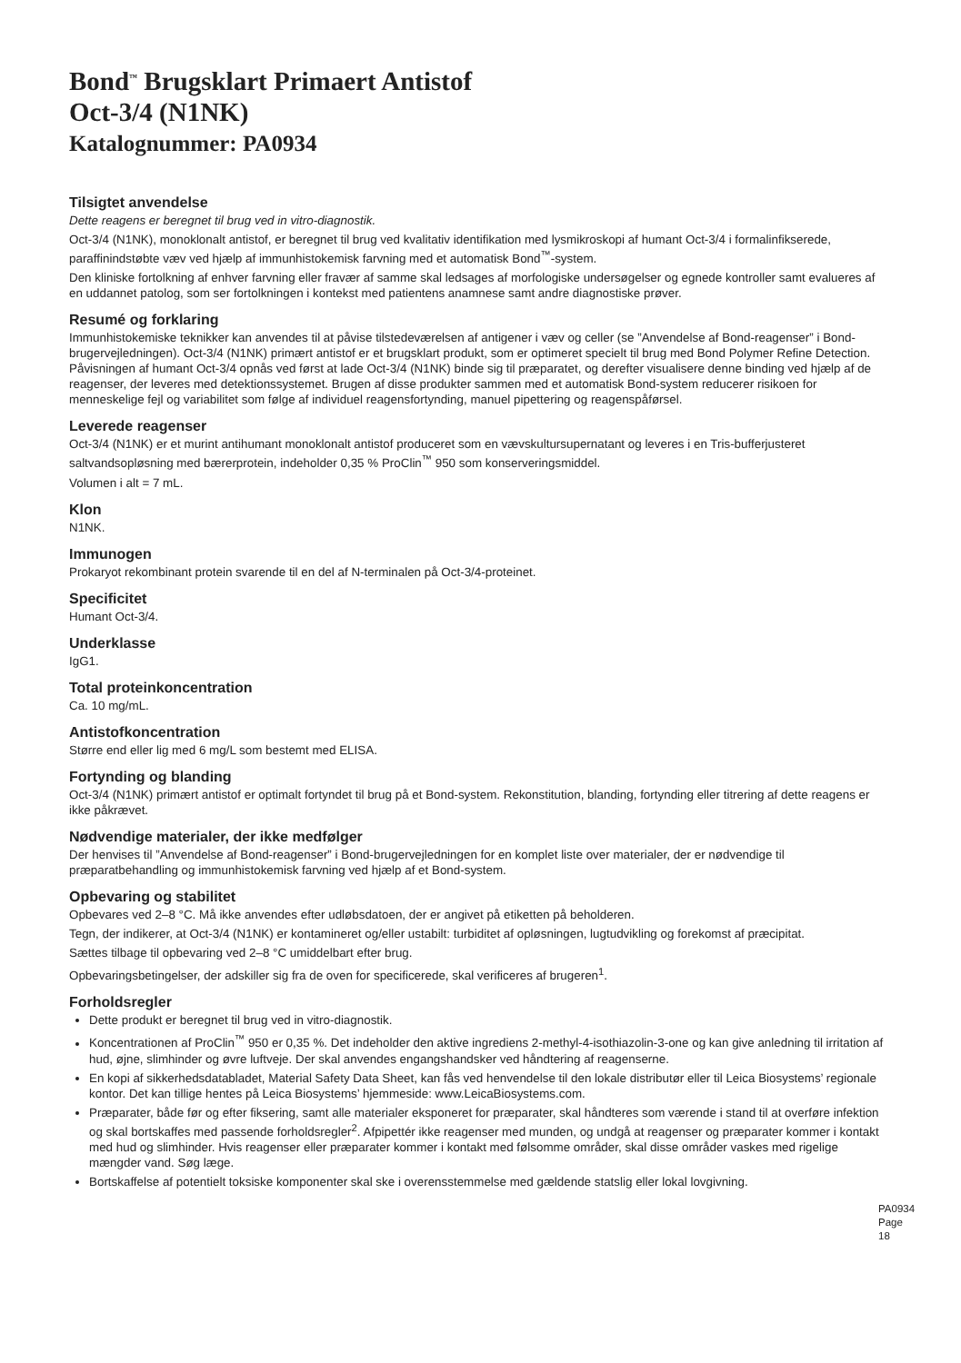Bond<sup>™</sup> Brugsklart Primaert Antistof
Oct-3/4 (N1NK)
Katalognummer: PA0934
Tilsigtet anvendelse
Dette reagens er beregnet til brug ved in vitro-diagnostik.
Oct-3/4 (N1NK), monoklonalt antistof, er beregnet til brug ved kvalitativ identifikation med lysmikroskopi af humant Oct-3/4 i formalinfikserede, paraffinindstøbte væv ved hjælp af immunhistokemisk farvning med et automatisk Bond<sup>™</sup>-system.
Den kliniske fortolkning af enhver farvning eller fravær af samme skal ledsages af morfologiske undersøgelser og egnede kontroller samt evalueres af en uddannet patolog, som ser fortolkningen i kontekst med patientens anamnese samt andre diagnostiske prøver.
Resumé og forklaring
Immunhistokemiske teknikker kan anvendes til at påvise tilstedeværelsen af antigener i væv og celler (se ”Anvendelse af Bond-reagenser” i Bond-brugervejledningen). Oct-3/4 (N1NK) primært antistof er et brugsklart produkt, som er optimeret specielt til brug med Bond Polymer Refine Detection. Påvisningen af humant Oct-3/4 opnås ved først at lade Oct-3/4 (N1NK) binde sig til præparatet, og derefter visualisere denne binding ved hjælp af de reagenser, der leveres med detektionssystemet. Brugen af disse produkter sammen med et automatisk Bond-system reducerer risikoen for menneskelige fejl og variabilitet som følge af individuel reagensfortynding, manuel pipettering og reagenspåførsel.
Leverede reagenser
Oct-3/4 (N1NK) er et murint antihumant monoklonalt antistof produceret som en vævskultursupernatant og leveres i en Tris-bufferjusteret saltvandsopløsning med bærerprotein, indeholder 0,35 % ProClin<sup>™</sup> 950 som konserveringsmiddel.
Volumen i alt = 7 mL.
Klon
N1NK.
Immunogen
Prokaryot rekombinant protein svarende til en del af N-terminalen på Oct-3/4-proteinet.
Specificitet
Humant Oct-3/4.
Underklasse
IgG1.
Total proteinkoncentration
Ca. 10 mg/mL.
Antistofkoncentration
Større end eller lig med 6 mg/L som bestemt med ELISA.
Fortynding og blanding
Oct-3/4 (N1NK) primært antistof er optimalt fortyndet til brug på et Bond-system. Rekonstitution, blanding, fortynding eller titrering af dette reagens er ikke påkrævet.
Nødvendige materialer, der ikke medfølger
Der henvises til ”Anvendelse af Bond-reagenser” i Bond-brugervejledningen for en komplet liste over materialer, der er nødvendige til præparatbehandling og immunhistokemisk farvning ved hjælp af et Bond-system.
Opbevaring og stabilitet
Opbevares ved 2–8 °C. Må ikke anvendes efter udløbsdatoen, der er angivet på etiketten på beholderen.
Tegn, der indikerer, at Oct-3/4 (N1NK) er kontamineret og/eller ustabilt: turbiditet af opløsningen, lugtudvikling og forekomst af præcipitat.
Sættes tilbage til opbevaring ved 2–8 °C umiddelbart efter brug.
Opbevaringsbetingelser, der adskiller sig fra de oven for specificerede, skal verificeres af brugeren<sup>1</sup>.
Forholdsregler
Dette produkt er beregnet til brug ved in vitro-diagnostik.
Koncentrationen af ProClin<sup>™</sup> 950 er 0,35 %. Det indeholder den aktive ingrediens 2-methyl-4-isothiazolin-3-one og kan give anledning til irritation af hud, øjne, slimhinder og øvre luftveje. Der skal anvendes engangshandsker ved håndtering af reagenserne.
En kopi af sikkerhedsdatabladet, Material Safety Data Sheet, kan fås ved henvendelse til den lokale distributør eller til Leica Biosystems’ regionale kontor. Det kan tillige hentes på Leica Biosystems’ hjemmeside: www.LeicaBiosystems.com.
Præparater, både før og efter fiksering, samt alle materialer eksponeret for præparater, skal håndteres som værende i stand til at overføre infektion og skal bortskaffes med passende forholdsregler<sup>2</sup>. Afpipettér ikke reagenser med munden, og undgå at reagenser og præparater kommer i kontakt med hud og slimhinder. Hvis reagenser eller præparater kommer i kontakt med følsomme områder, skal disse områder vaskes med rigelige mængder vand. Søg læge.
Bortskaffelse af potentielt toksiske komponenter skal ske i overensstemmelse med gældende statslig eller lokal lovgivning.
PA0934
Page 18